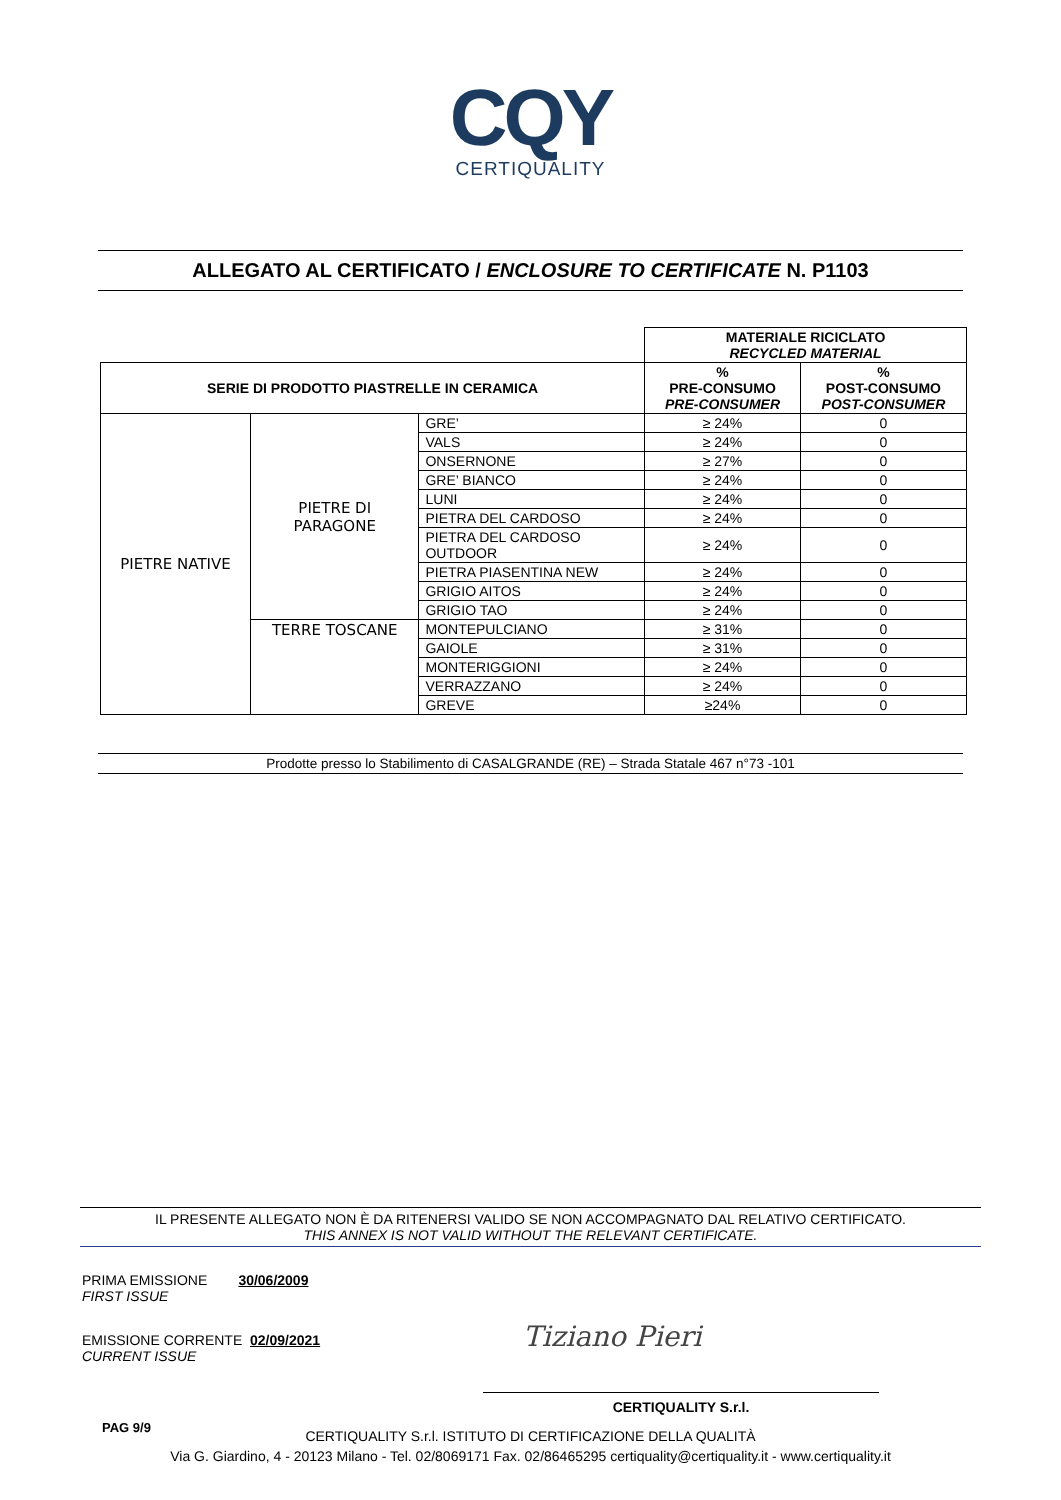CQY
CERTIQUALITY
ALLEGATO AL CERTIFICATO / ENCLOSURE TO CERTIFICATE N. P1103
| | | | MATERIALE RICICLATO RECYCLED MATERIAL | |
| SERIE DI PRODOTTO PIASTRELLE IN CERAMICA | | | % PRE-CONSUMO PRE-CONSUMER | % POST-CONSUMO POST-CONSUMER |
| PIETRE NATIVE | PIETRE DI PARAGONE | GRE’ | ≥ 24% | 0 |
| | | VALS | ≥ 24% | 0 |
| | | ONSERNONE | ≥ 27% | 0 |
| | | GRE’ BIANCO | ≥ 24% | 0 |
| | | LUNI | ≥ 24% | 0 |
| | | PIETRA DEL CARDOSO | ≥ 24% | 0 |
| | | PIETRA DEL CARDOSO OUTDOOR | ≥ 24% | 0 |
| | | PIETRA PIASENTINA NEW | ≥ 24% | 0 |
| | | GRIGIO AITOS | ≥ 24% | 0 |
| | | GRIGIO TAO | ≥ 24% | 0 |
| | TERRE TOSCANE | MONTEPULCIANO | ≥ 31% | 0 |
| | | GAIOLE | ≥ 31% | 0 |
| | | MONTERIGGIONI | ≥ 24% | 0 |
| | | VERRAZZANO | ≥ 24% | 0 |
| | | GREVE | ≥24% | 0 |
Prodotte presso lo Stabilimento di CASALGRANDE (RE) – Strada Statale 467 n°73 -101
IL PRESENTE ALLEGATO NON È DA RITENERSI VALIDO SE NON ACCOMPAGNATO DAL RELATIVO CERTIFICATO.
THIS ANNEX IS NOT VALID WITHOUT THE RELEVANT CERTIFICATE.
PRIMA EMISSIONE 30/06/2009
FIRST ISSUE
EMISSIONE CORRENTE 02/09/2021
CURRENT ISSUE
Tiziano Pieri
CERTIQUALITY S.r.l.
PAG 9/9
CERTIQUALITY S.r.l. ISTITUTO DI CERTIFICAZIONE DELLA QUALITÀ
Via G. Giardino, 4 - 20123 Milano - Tel. 02/8069171 Fax. 02/86465295 certiquality@certiquality.it - www.certiquality.it